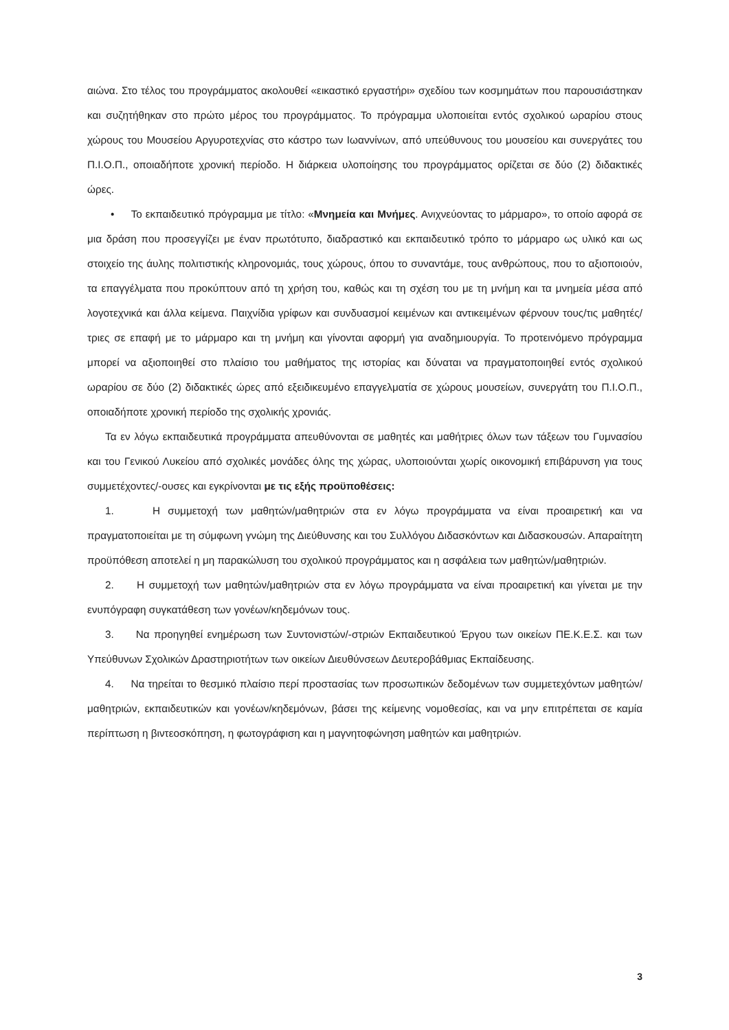αιώνα. Στο τέλος του προγράμματος ακολουθεί «εικαστικό εργαστήρι» σχεδίου των κοσμημάτων που παρουσιάστηκαν και συζητήθηκαν στο πρώτο μέρος του προγράμματος. Το πρόγραμμα υλοποιείται εντός σχολικού ωραρίου στους χώρους του Μουσείου Αργυροτεχνίας στο κάστρο των Ιωαννίνων, από υπεύθυνους του μουσείου και συνεργάτες του Π.Ι.Ο.Π., οποιαδήποτε χρονική περίοδο. Η διάρκεια υλοποίησης του προγράμματος ορίζεται σε δύο (2) διδακτικές ώρες.
• Το εκπαιδευτικό πρόγραμμα με τίτλο: «Μνημεία και Μνήμες. Ανιχνεύοντας το μάρμαρο», το οποίο αφορά σε μια δράση που προσεγγίζει με έναν πρωτότυπο, διαδραστικό και εκπαιδευτικό τρόπο το μάρμαρο ως υλικό και ως στοιχείο της άυλης πολιτιστικής κληρονομιάς, τους χώρους, όπου το συναντάμε, τους ανθρώπους, που το αξιοποιούν, τα επαγγέλματα που προκύπτουν από τη χρήση του, καθώς και τη σχέση του με τη μνήμη και τα μνημεία μέσα από λογοτεχνικά και άλλα κείμενα. Παιχνίδια γρίφων και συνδυασμοί κειμένων και αντικειμένων φέρνουν τους/τις μαθητές/τριες σε επαφή με το μάρμαρο και τη μνήμη και γίνονται αφορμή για αναδημιουργία. Το προτεινόμενο πρόγραμμα μπορεί να αξιοποιηθεί στο πλαίσιο του μαθήματος της ιστορίας και δύναται να πραγματοποιηθεί εντός σχολικού ωραρίου σε δύο (2) διδακτικές ώρες από εξειδικευμένο επαγγελματία σε χώρους μουσείων, συνεργάτη του Π.Ι.Ο.Π., οποιαδήποτε χρονική περίοδο της σχολικής χρονιάς.
Τα εν λόγω εκπαιδευτικά προγράμματα απευθύνονται σε μαθητές και μαθήτριες όλων των τάξεων του Γυμνασίου και του Γενικού Λυκείου από σχολικές μονάδες όλης της χώρας, υλοποιούνται χωρίς οικονομική επιβάρυνση για τους συμμετέχοντες/-ουσες και εγκρίνονται με τις εξής προϋποθέσεις:
1. Η συμμετοχή των μαθητών/μαθητριών στα εν λόγω προγράμματα να είναι προαιρετική και να πραγματοποιείται με τη σύμφωνη γνώμη της Διεύθυνσης και του Συλλόγου Διδασκόντων και Διδασκουσών. Απαραίτητη προϋπόθεση αποτελεί η μη παρακώλυση του σχολικού προγράμματος και η ασφάλεια των μαθητών/μαθητριών.
2. Η συμμετοχή των μαθητών/μαθητριών στα εν λόγω προγράμματα να είναι προαιρετική και γίνεται με την ενυπόγραφη συγκατάθεση των γονέων/κηδεμόνων τους.
3. Να προηγηθεί ενημέρωση των Συντονιστών/-στριών Εκπαιδευτικού Έργου των οικείων ΠΕ.Κ.Ε.Σ. και των Υπεύθυνων Σχολικών Δραστηριοτήτων των οικείων Διευθύνσεων Δευτεροβάθμιας Εκπαίδευσης.
4. Να τηρείται το θεσμικό πλαίσιο περί προστασίας των προσωπικών δεδομένων των συμμετεχόντων μαθητών/μαθητριών, εκπαιδευτικών και γονέων/κηδεμόνων, βάσει της κείμενης νομοθεσίας, και να μην επιτρέπεται σε καμία περίπτωση η βιντεοσκόπηση, η φωτογράφιση και η μαγνητοφώνηση μαθητών και μαθητριών.
3